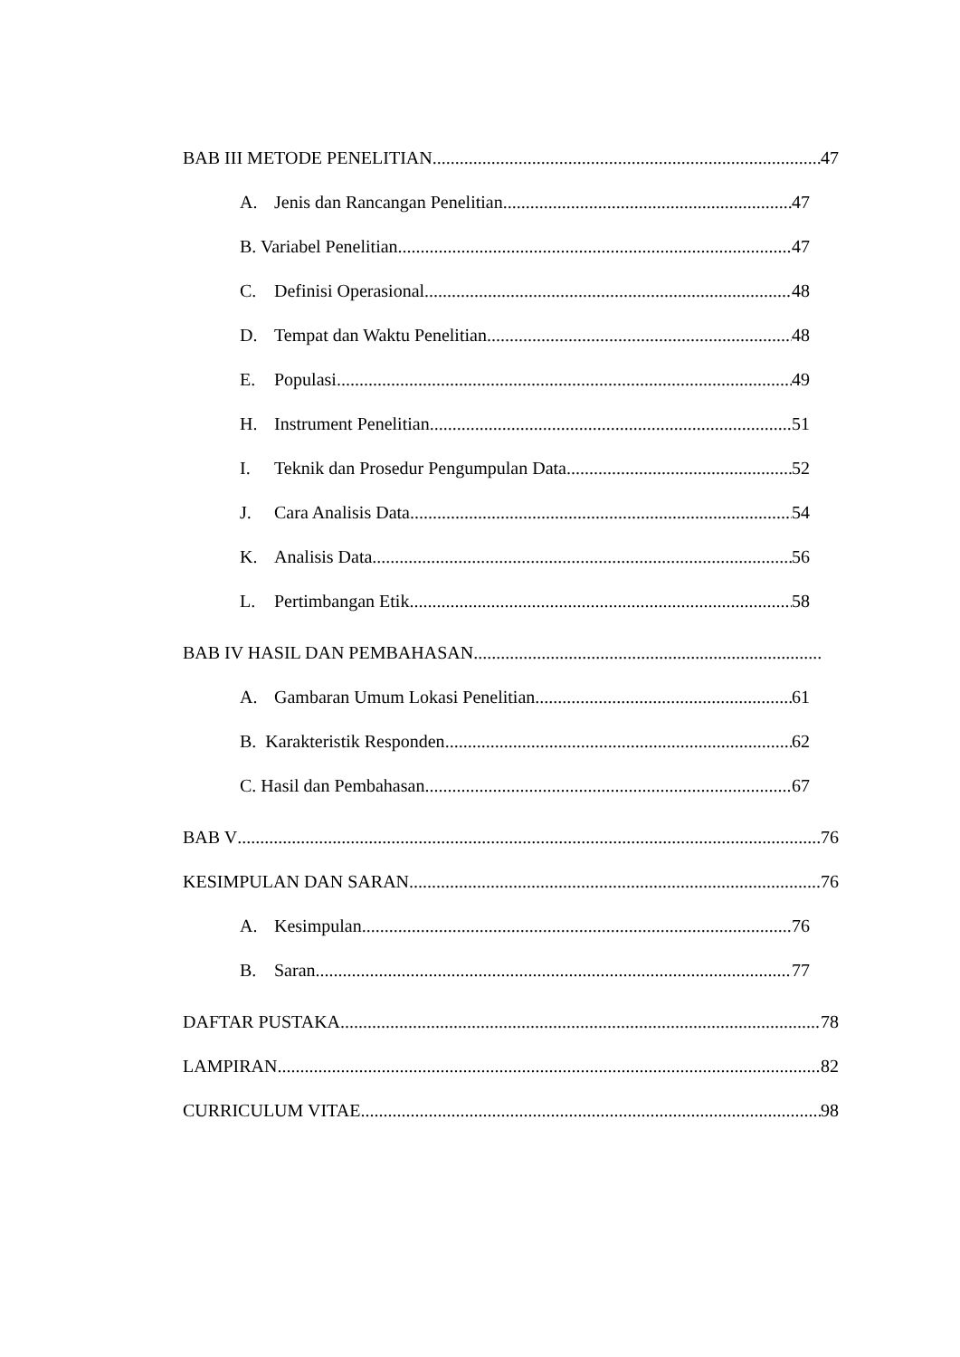BAB III METODE PENELITIAN 47
A. Jenis dan Rancangan Penelitian 47
B. Variabel Penelitian 47
C. Definisi Operasional 48
D. Tempat dan Waktu Penelitian 48
E. Populasi 49
H. Instrument Penelitian 51
I. Teknik dan Prosedur Pengumpulan Data 52
J. Cara Analisis Data 54
K. Analisis Data 56
L. Pertimbangan Etik 58
BAB IV HASIL DAN PEMBAHASAN
A. Gambaran Umum Lokasi Penelitian 61
B. Karakteristik Responden 62
C. Hasil dan Pembahasan 67
BAB V 76
KESIMPULAN DAN SARAN 76
A. Kesimpulan 76
B. Saran 77
DAFTAR PUSTAKA 78
LAMPIRAN 82
CURRICULUM VITAE 98